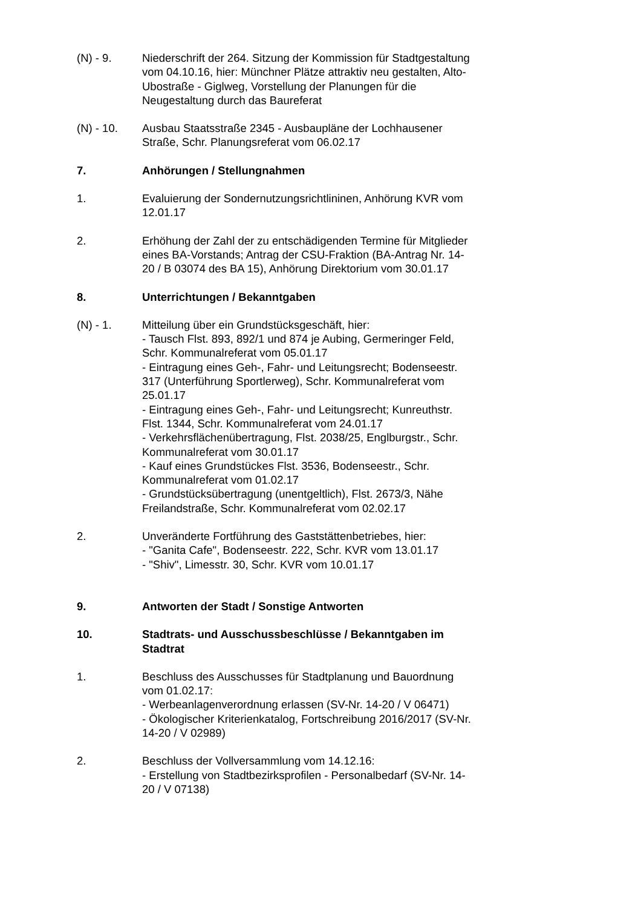(N) - 9. Niederschrift der 264. Sitzung der Kommission für Stadtgestaltung vom 04.10.16, hier: Münchner Plätze attraktiv neu gestalten, Alto- Ubostraße - Giglweg, Vorstellung der Planungen für die Neugestaltung durch das Baureferat
(N) - 10. Ausbau Staatsstraße 2345 - Ausbaupläne der Lochhausener Straße, Schr. Planungsreferat vom 06.02.17
7. Anhörungen / Stellungnahmen
1. Evaluierung der Sondernutzungsrichtlininen, Anhörung KVR vom 12.01.17
2. Erhöhung der Zahl der zu entschädigenden Termine für Mitglieder eines BA-Vorstands; Antrag der CSU-Fraktion (BA-Antrag Nr. 14-20 / B 03074 des BA 15), Anhörung Direktorium vom 30.01.17
8. Unterrichtungen / Bekanntgaben
(N) - 1. Mitteilung über ein Grundstücksgeschäft, hier:
- Tausch Flst. 893, 892/1 und 874 je Aubing, Germeringer Feld, Schr. Kommunalreferat vom 05.01.17
- Eintragung eines Geh-, Fahr- und Leitungsrecht; Bodenseestr. 317 (Unterführung Sportlerweg), Schr. Kommunalreferat vom 25.01.17
- Eintragung eines Geh-, Fahr- und Leitungsrecht; Kunreuthstr. Flst. 1344, Schr. Kommunalreferat vom 24.01.17
- Verkehrsflächenübertragung, Flst. 2038/25, Englburgstr., Schr. Kommunalreferat vom 30.01.17
- Kauf eines Grundstückes Flst. 3536, Bodenseestr., Schr. Kommunalreferat vom 01.02.17
- Grundstücksübertragung (unentgeltlich), Flst. 2673/3, Nähe Freilandstraße, Schr. Kommunalreferat vom 02.02.17
2. Unveränderte Fortführung des Gaststättenbetriebes, hier:
- "Ganita Cafe", Bodenseestr. 222, Schr. KVR vom 13.01.17
- "Shiv", Limesstr. 30, Schr. KVR vom 10.01.17
9. Antworten der Stadt / Sonstige Antworten
10. Stadtrats- und Ausschussbeschlüsse / Bekanntgaben im Stadtrat
1. Beschluss des Ausschusses für Stadtplanung und Bauordnung vom 01.02.17:
- Werbeanlagenverordnung erlassen (SV-Nr. 14-20 / V 06471)
- Ökologischer Kriterienkatalog, Fortschreibung 2016/2017 (SV-Nr. 14-20 / V 02989)
2. Beschluss der Vollversammlung vom 14.12.16:
- Erstellung von Stadtbezirksprofilen - Personalbedarf (SV-Nr. 14-20 / V 07138)